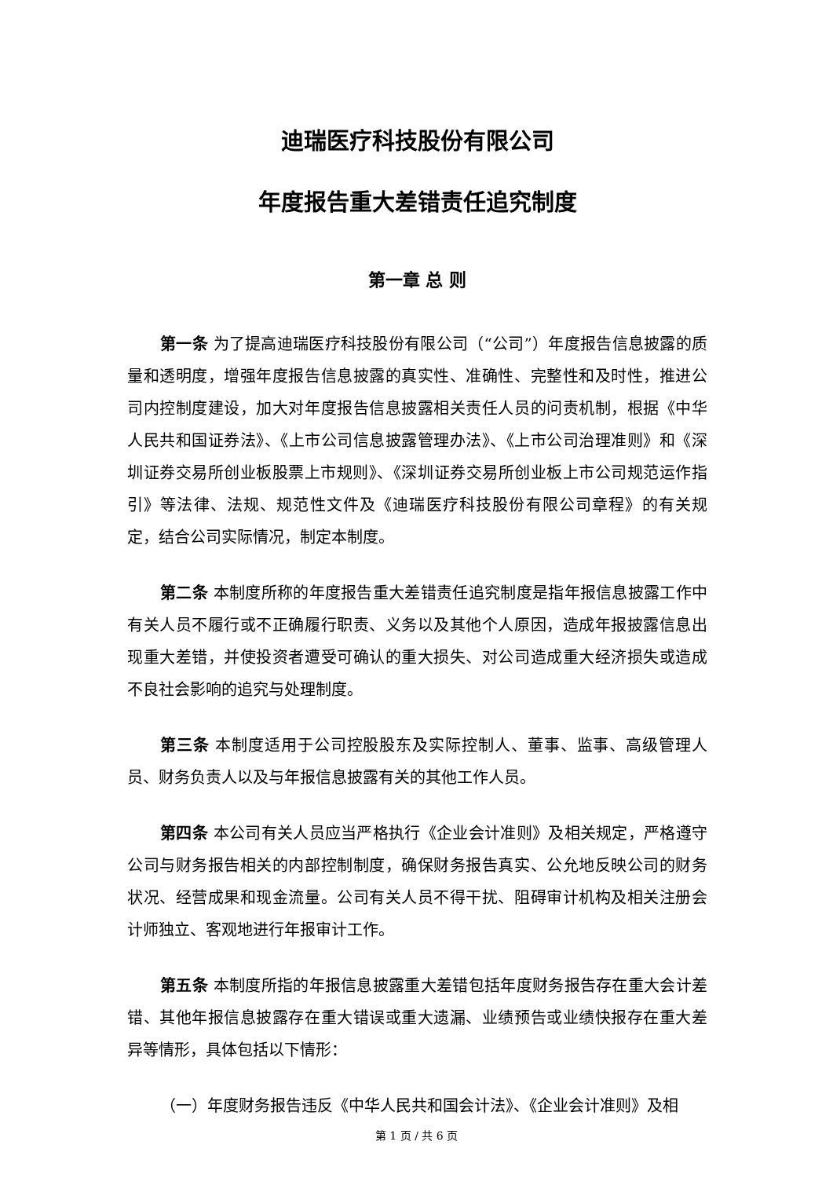迪瑞医疗科技股份有限公司
年度报告重大差错责任追究制度
第一章 总 则
第一条 为了提高迪瑞医疗科技股份有限公司（“公司”）年度报告信息披露的质量和透明度，增强年度报告信息披露的真实性、准确性、完整性和及时性，推进公司内控制度建设，加大对年度报告信息披露相关责任人员的问责机制，根据《中华人民共和国证券法》、《上市公司信息披露管理办法》、《上市公司治理准则》和《深圳证券交易所创业板股票上市规则》、《深圳证券交易所创业板上市公司规范运作指引》等法律、法规、规范性文件及《迪瑞医疗科技股份有限公司章程》的有关规定，结合公司实际情况，制定本制度。
第二条 本制度所称的年度报告重大差错责任追究制度是指年报信息披露工作中有关人员不履行或不正确履行职责、义务以及其他个人原因，造成年报披露信息出现重大差错，并使投资者遭受可确认的重大损失、对公司造成重大经济损失或造成不良社会影响的追究与处理制度。
第三条 本制度适用于公司控股股东及实际控制人、董事、监事、高级管理人员、财务负责人以及与年报信息披露有关的其他工作人员。
第四条 本公司有关人员应当严格执行《企业会计准则》及相关规定，严格遵守公司与财务报告相关的内部控制制度，确保财务报告真实、公允地反映公司的财务状况、经营成果和现金流量。公司有关人员不得干扰、阻碍审计机构及相关注册会计师独立、客观地进行年报审计工作。
第五条 本制度所指的年报信息披露重大差错包括年度财务报告存在重大会计差错、其他年报信息披露存在重大错误或重大遗漏、业绩预告或业绩快报存在重大差异等情形，具体包括以下情形：
（一）年度财务报告违反《中华人民共和国会计法》、《企业会计准则》及相
第 1 页 / 共 6 页